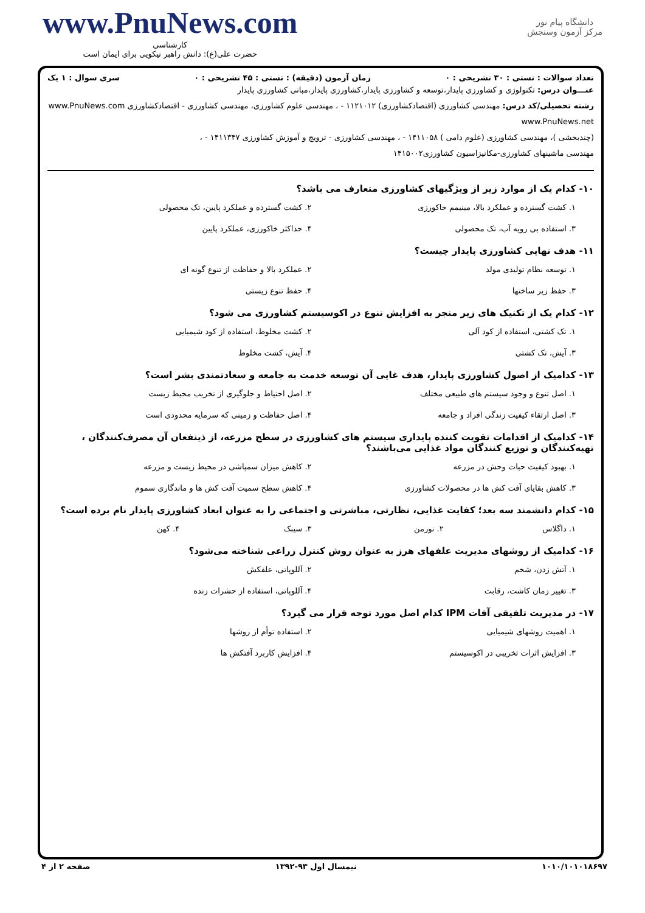www.PnuNews.com
کارشناسی
حضرت علی(ع): دانش راهبر نیکویی برای ایمان است
دانشگاه پیام نور
مرکز آزمون وسنجش
تعداد سوالات : تستی : ۳۰ تشریحی : ۰ زمان آزمون (دقیقه) : تستی : ۴۵ تشریحی : ۰ سری سوال : ۱ یک
عنـــوان درس: تکنولوژی و کشاورزی پایدار،توسعه و کشاورزی پایدار،کشاورزی پایدار،مبانی کشاورزی پایدار
رشته تحصیلی/کد درس: مهندسی کشاورزی (اقتصادکشاورزی) ۱۱۲۱۰۱۲ - ، مهندسی علوم کشاورزی، مهندسی کشاورزی - اقتصادکشاورزی www.PnuNews.com www.PnuNews.net
(چندبخشی )، مهندسی کشاورزی (علوم دامی ) ۱۴۱۱۰۵۸ - ، مهندسی کشاورزی - ترویج و آموزش کشاورزی ۱۴۱۱۳۴۷ - ،
مهندسی ماشینهای کشاورزی-مکانیزاسیون کشاورزی۱۴۱۵۰۰۲
۱۰- کدام یک از موارد زیر از ویژگیهای کشاورزی متعارف می باشد؟
۱. کشت گسترده و عملکرد بالا، مینیمم خاکورزی ۲. کشت گسترده و عملکرد پایین، تک محصولی ۳. استفاده بی رویه آب، تک محصولی ۴. حداکثر خاکورزی، عملکرد پایین
۱۱- هدف نهایی کشاورزی پایدار چیست؟
۱. توسعه نظام تولیدی مولد ۲. عملکرد بالا و حفاظت از تنوع گونه ای ۳. حفظ زیر ساختها ۴. حفظ تنوع زیستی
۱۲- کدام یک از تکنیک های زیر منجر به افزایش تنوع در اکوسیستم کشاورزی می شود؟
۱. تک کشتی، استفاده از کود آلی ۲. کشت مخلوط، استفاده از کود شیمیایی ۳. آیش، تک کشتی ۴. آیش، کشت مخلوط
۱۳- کدامیک از اصول کشاورزی پایدار، هدف غایی آن توسعه خدمت به جامعه و سعادتمندی بشر است؟
۱. اصل تنوع و وجود سیستم های طبیعی مختلف ۲. اصل احتیاط و جلوگیری از تخریب محیط زیست ۳. اصل ارتقاء کیفیت زندگی افراد و جامعه ۴. اصل حفاظت و زمینی که سرمایه محدودی است
۱۴- کدامیک از اقدامات تقویت کننده پایداری سیستم های کشاورزی در سطح مزرعه، از ذینفعان آن مصرف‌کنندگان ، تهیه‌کنندگان و توزیع کنندگان مواد غذایی می‌باشند؟
۱. بهبود کیفیت حیات وحش در مزرعه ۲. کاهش میزان سمپاشی در محیط زیست و مزرعه ۳. کاهش بقایای آفت کش ها در محصولات کشاورزی ۴. کاهش سطح سمیت آفت کش ها و ماندگاری سموم
۱۵- کدام دانشمند سه بعد؛ کفایت غذایی، نظارتی، مباشرتی و اجتماعی را به عنوان ابعاد کشاورزی پایدار نام برده است؟
۱. داگلاس ۲. نورمن ۳. سینک ۴. کهن
۱۶- کدامیک از روشهای مدیریت علفهای هرز به عنوان روش کنترل زراعی شناخته می‌شود؟
۱. آتش زدن، شخم ۲. آللوپاتی، علفکش ۳. تغییر زمان کاشت، رقابت ۴. آللوپاتی، استفاده از حشرات زنده
۱۷- در مدیریت تلفیقی آفات IPM کدام اصل مورد توجه قرار می گیرد؟
۱. اهمیت روشهای شیمیایی ۲. استفاده توأم از روشها ۳. افزایش اثرات تخریبی در اکوسیستم ۴. افزایش کاربرد آفتکش ها
۱۰۱۰/۱۰۱۰۱۸۶۹۷ نیمسال اول ۹۳-۱۳۹۲ صفحه ۲ از ۴